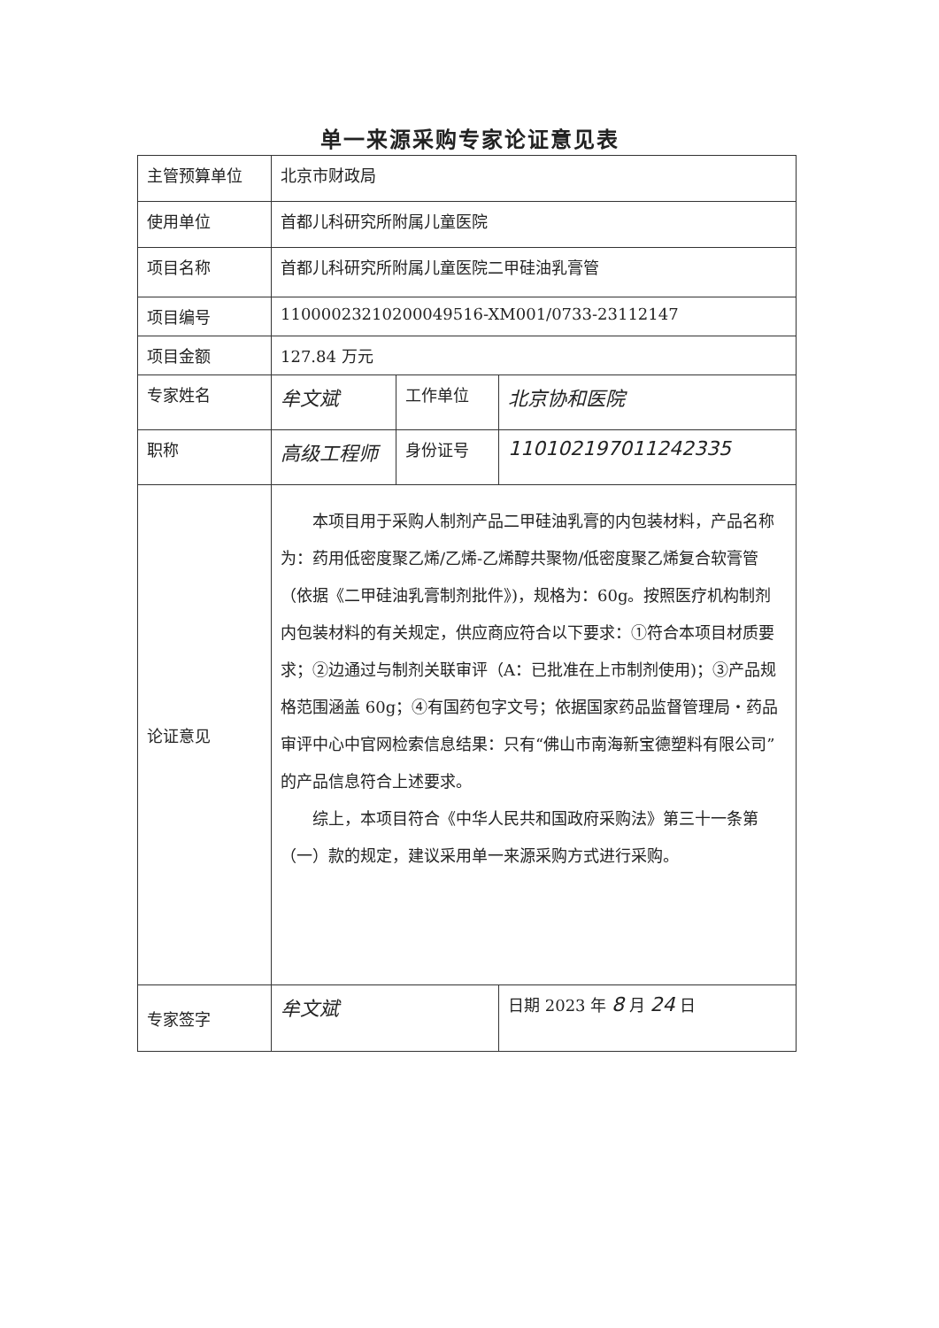单一来源采购专家论证意见表
| 主管预算单位 | 北京市财政局 | | |
| 使用单位 | 首都儿科研究所附属儿童医院 | | |
| 项目名称 | 首都儿科研究所附属儿童医院二甲硅油乳膏管 | | |
| 项目编号 | 11000023210200049516-XM001/0733-23112147 | | |
| 项目金额 | 127.84 万元 | | |
| 专家姓名 | 牟文斌 | 工作单位 | 北京协和医院 |
| 职称 | 高级工程师 | 身份证号 | 110102197011242335 |
| 论证意见 | 本项目用于采购人制剂产品二甲硅油乳膏的内包装材料，产品名称为：药用低密度聚乙烯/乙烯-乙烯醇共聚物/低密度聚乙烯复合软膏管（依据《二甲硅油乳膏制剂批件》)，规格为：60g。按照医疗机构制剂内包装材料的有关规定，供应商应符合以下要求：①符合本项目材质要求；②边通过与制剂关联审评（A：已批准在上市制剂使用)；③产品规格范围涵盖 60g；④有国药包字文号；依据国家药品监督管理局・药品审评中心中官网检索信息结果：只有“佛山市南海新宝德塑料有限公司”的产品信息符合上述要求。 综上，本项目符合《中华人民共和国政府采购法》第三十一条第（一）款的规定，建议采用单一来源采购方式进行采购。 | | |
| 专家签字 | 牟文斌 | | 日期 2023 年 8 月 24 日 |